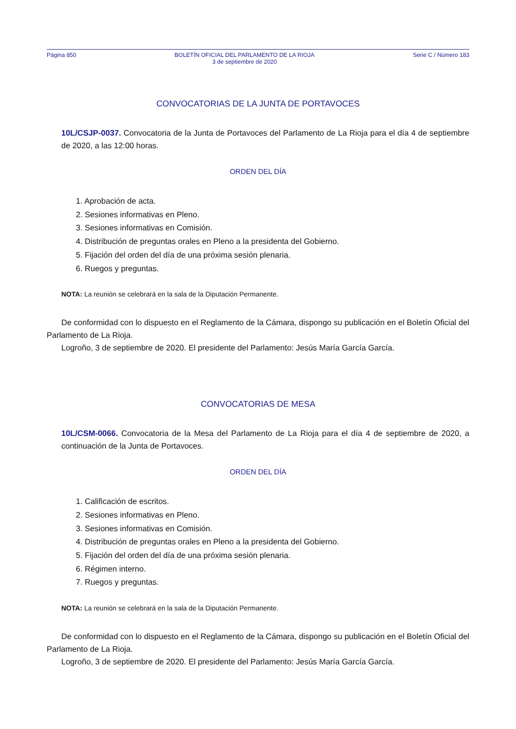Página 850 BOLETÍN OFICIAL DEL PARLAMENTO DE LA RIOJA
3 de septiembre de 2020 Serie C / Número 183
CONVOCATORIAS DE LA JUNTA DE PORTAVOCES
10L/CSJP-0037. Convocatoria de la Junta de Portavoces del Parlamento de La Rioja para el día 4 de septiembre de 2020, a las 12:00 horas.
ORDEN DEL DÍA
1. Aprobación de acta.
2. Sesiones informativas en Pleno.
3. Sesiones informativas en Comisión.
4. Distribución de preguntas orales en Pleno a la presidenta del Gobierno.
5. Fijación del orden del día de una próxima sesión plenaria.
6. Ruegos y preguntas.
NOTA: La reunión se celebrará en la sala de la Diputación Permanente.
De conformidad con lo dispuesto en el Reglamento de la Cámara, dispongo su publicación en el Boletín Oficial del Parlamento de La Rioja.
Logroño, 3 de septiembre de 2020. El presidente del Parlamento: Jesús María García García.
CONVOCATORIAS DE MESA
10L/CSM-0066. Convocatoria de la Mesa del Parlamento de La Rioja para el día 4 de septiembre de 2020, a continuación de la Junta de Portavoces.
ORDEN DEL DÍA
1. Calificación de escritos.
2. Sesiones informativas en Pleno.
3. Sesiones informativas en Comisión.
4. Distribución de preguntas orales en Pleno a la presidenta del Gobierno.
5. Fijación del orden del día de una próxima sesión plenaria.
6. Régimen interno.
7. Ruegos y preguntas.
NOTA: La reunión se celebrará en la sala de la Diputación Permanente.
De conformidad con lo dispuesto en el Reglamento de la Cámara, dispongo su publicación en el Boletín Oficial del Parlamento de La Rioja.
Logroño, 3 de septiembre de 2020. El presidente del Parlamento: Jesús María García García.